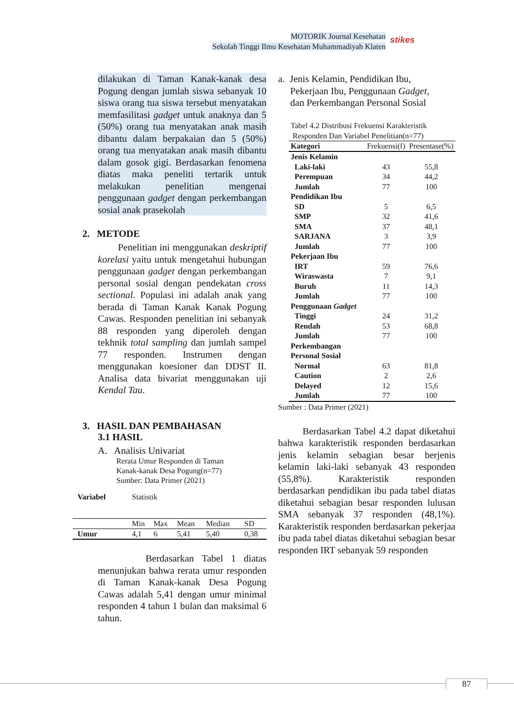MOTORIK Journal Kesehatan
Sekolah Tinggi Ilmu Kesehatan Muhammadiyah Klaten
stikes
dilakukan di Taman Kanak-kanak desa Pogung dengan jumlah siswa sebanyak 10 siswa orang tua siswa tersebut menyatakan memfasilitasi gadget untuk anaknya dan 5 (50%) orang tua menyatakan anak masih dibantu dalam berpakaian dan 5 (50%) orang tua menyatakan anak masih dibantu dalam gosok gigi. Berdasarkan fenomena diatas maka peneliti tertarik untuk melakukan penelitian mengenai penggunaan gadget dengan perkembangan sosial anak prasekolah
2. METODE
Penelitian ini menggunakan deskriptif korelasi yaitu untuk mengetahui hubungan penggunaan gadget dengan perkembangan personal sosial dengan pendekatan cross sectional. Populasi ini adalah anak yang berada di Taman Kanak Kanak Pogung Cawas. Responden penelitian ini sebanyak 88 responden yang diperoleh dengan tekhnik total sampling dan jumlah sampel 77 responden. Instrumen dengan menggunakan koesioner dan DDST II. Analisa data bivariat menggunakan uji Kendal Tau.
3. HASIL DAN PEMBAHASAN
3.1 HASIL
A. Analisis Univariat
Rerata Umur Responden di Taman
Kanak-kanak Desa Pogung(n=77)
Sumber: Data Primer (2021)
| Variabel | Statistik | | | | |
| | Min | Max | Mean | Median | SD |
| Umur | 4,1 | 6 | 5,41 | 5,40 | 0,38 |
Berdasarkan Tabel 1 diatas menunjukan bahwa rerata umur responden di Taman Kanak-kanak Desa Pogung Cawas adalah 5,41 dengan umur minimal responden 4 tahun 1 bulan dan maksimal 6 tahun.
a. Jenis Kelamin, Pendidikan Ibu,
Pekerjaan Ibu, Penggunaan Gadget,
dan Perkembangan Personal Sosial
Tabel 4.2 Distribusi Frekuensi Karakteristik
Responden Dan Variabel Penelitian(n=77)
| Kategori | Frekuensi(f) | Presentase(%) |
| Jenis Kelamin | | |
| Laki-laki | 43 | 55,8 |
| Perempuan | 34 | 44,2 |
| Jumlah | 77 | 100 |
| Pendidikan Ibu | | |
| SD | 5 | 6,5 |
| SMP | 32 | 41,6 |
| SMA | 37 | 48,1 |
| SARJANA | 3 | 3,9 |
| Jumlah | 77 | 100 |
| Pekerjaan Ibu | | |
| IRT | 59 | 76,6 |
| Wiraswasta | 7 | 9,1 |
| Buruh | 11 | 14,3 |
| Jumlah | 77 | 100 |
| Penggunaan Gadget | | |
| Tinggi | 24 | 31,2 |
| Rendah | 53 | 68,8 |
| Jumlah | 77 | 100 |
| Perkembangan Personal Sosial | | |
| Normal | 63 | 81,8 |
| Caution | 2 | 2,6 |
| Delayed | 12 | 15,6 |
| Jumlah | 77 | 100 |
Sumber : Data Primer (2021)
Berdasarkan Tabel 4.2 dapat diketahui bahwa karakteristik responden berdasarkan jenis kelamin sebagian besar berjenis kelamin laki-laki sebanyak 43 responden (55,8%). Karakteristik responden berdasarkan pendidikan ibu pada tabel diatas diketahui sebagian besar responden lulusan SMA sebanyak 37 responden (48,1%). Karakteristik responden berdasarkan pekerjaa ibu pada tabel diatas diketahui sebagian besar responden IRT sebanyak 59 responden
87